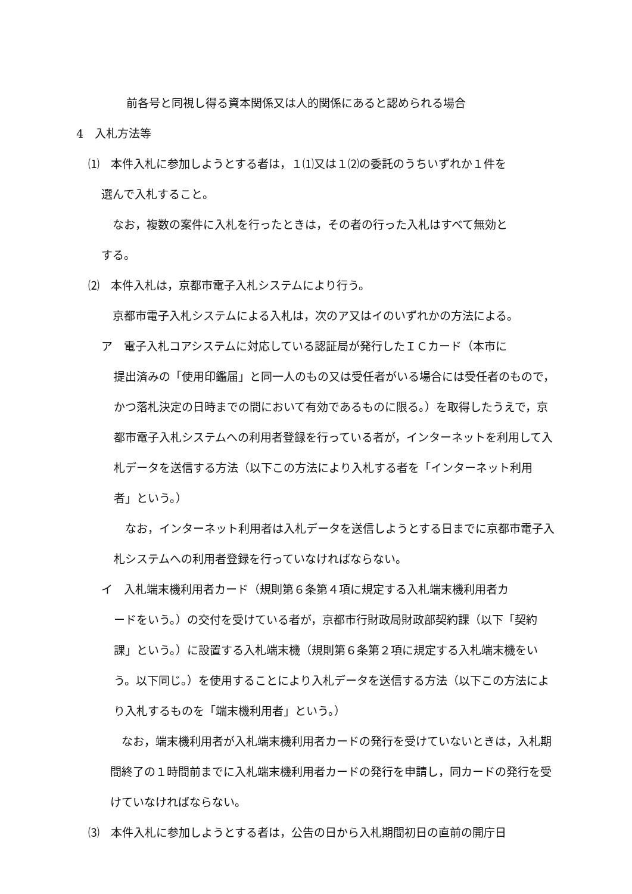前各号と同視し得る資本関係又は人的関係にあると認められる場合
4　入札方法等
⑴　本件入札に参加しようとする者は，１⑴又は１⑵の委託のうちいずれか１件を
選んで入札すること。
　なお，複数の案件に入札を行ったときは，その者の行った入札はすべて無効と
する。
⑵　本件入札は，京都市電子入札システムにより行う。
　京都市電子入札システムによる入札は，次のア又はイのいずれかの方法による。
ア　電子入札コアシステムに対応している認証局が発行したＩＣカード（本市に
提出済みの「使用印鑑届」と同一人のもの又は受任者がいる場合には受任者のもので，かつ落札決定の日時までの間において有効であるものに限る。）を取得したうえで，京都市電子入札システムへの利用者登録を行っている者が，インターネットを利用して入札データを送信する方法（以下この方法により入札する者を「インターネット利用者」という。）
　なお，インターネット利用者は入札データを送信しようとする日までに京都市電子入札システムへの利用者登録を行っていなければならない。
イ　入札端末機利用者カード（規則第６条第４項に規定する入札端末機利用者カ
ードをいう。）の交付を受けている者が，京都市行財政局財政部契約課（以下「契約課」という。）に設置する入札端末機（規則第６条第２項に規定する入札端末機をいう。以下同じ。）を使用することにより入札データを送信する方法（以下この方法により入札するものを「端末機利用者」という。）
　なお，端末機利用者が入札端末機利用者カードの発行を受けていないときは，入札期間終了の１時間前までに入札端末機利用者カードの発行を申請し，同カードの発行を受けていなければならない。
⑶　本件入札に参加しようとする者は，公告の日から入札期間初日の直前の開庁日